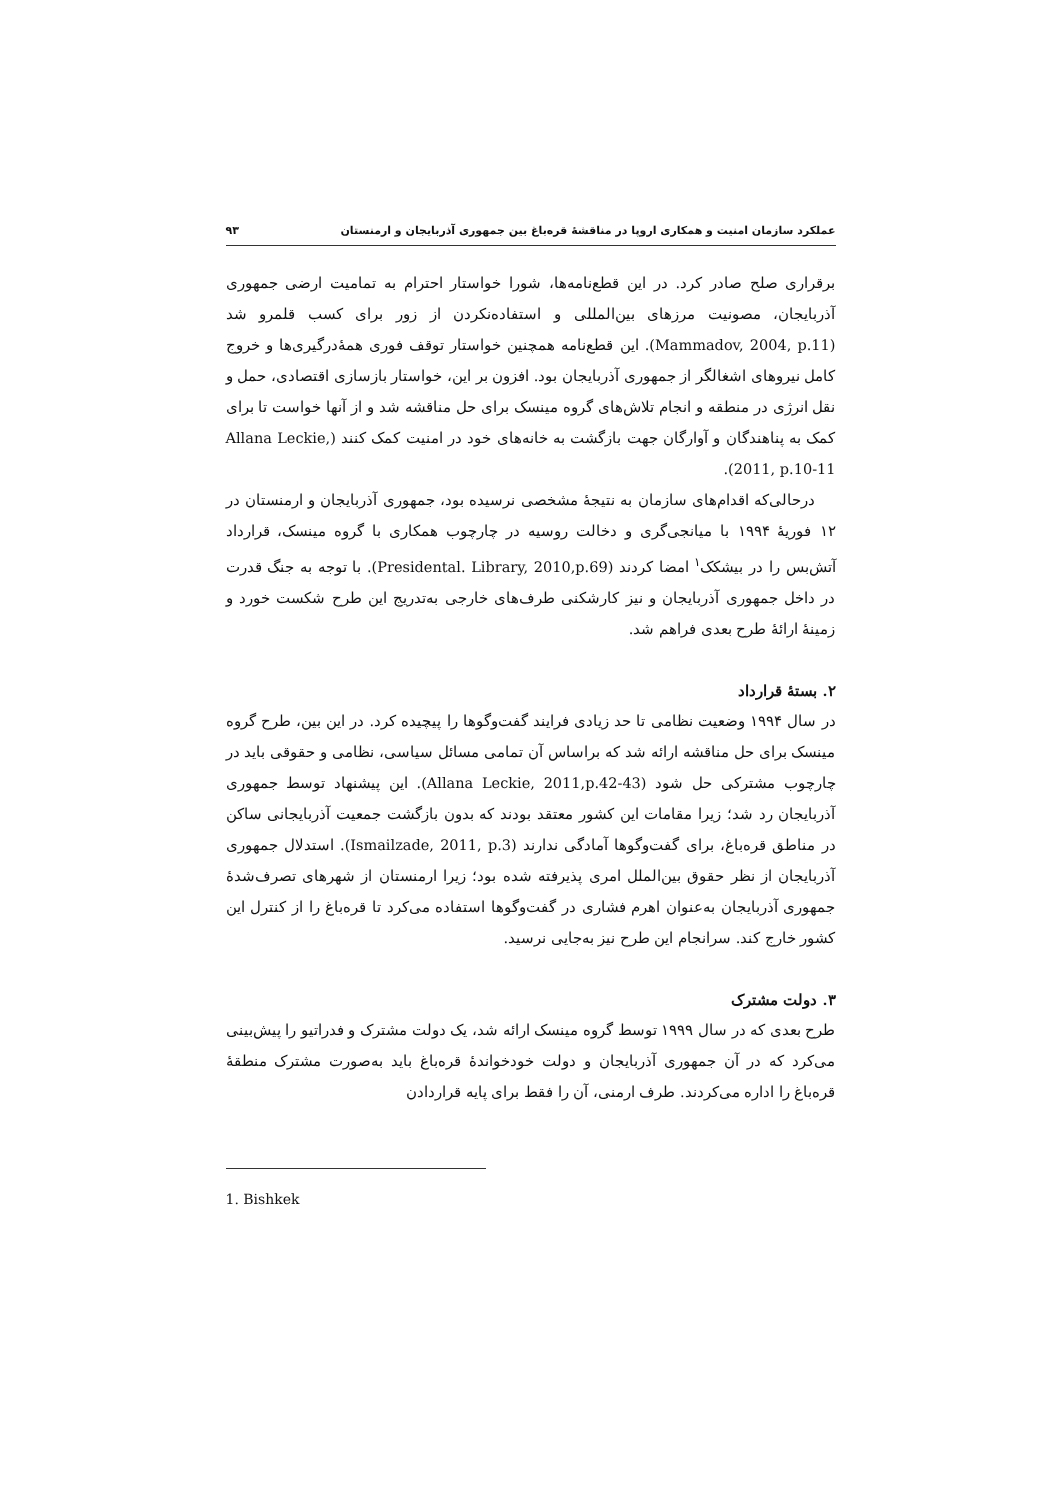عملکرد سازمان امنیت و همکاری اروپا در مناقشهٔ قره‌باغ بین جمهوری آذربایجان و ارمنستان ۹۳
برقراری صلح صادر کرد. در این قطع‌نامه‌ها، شورا خواستار احترام به تمامیت ارضی جمهوری آذربایجان، مصونیت مرزهای بین‌المللی و استفاده‌نکردن از زور برای کسب قلمرو شد (Mammadov, 2004, p.11). این قطع‌نامه همچنین خواستار توقف فوری همهٔ‌درگیری‌ها و خروج کامل نیروهای اشغالگر از جمهوری آذربایجان بود. افزون بر این، خواستار بازسازی اقتصادی، حمل و نقل انرژی در منطقه و انجام تلاش‌های گروه مینسک برای حل مناقشه شد و از آنها خواست تا برای کمک به پناهندگان و آوارگان جهت بازگشت به خانه‌های خود در امنیت کمک کنند (Allana Leckie, 2011, p.10-11).
درحالی‌که اقدام‌های سازمان به نتیجهٔ مشخصی نرسیده بود، جمهوری آذربایجان و ارمنستان در ۱۲ فوریهٔ ۱۹۹۴ با میانجی‌گری و دخالت روسیه در چارچوب همکاری با گروه مینسک، قرارداد آتش‌بس را در بیشکک<sup>۱</sup> امضا کردند (Presidental. Library, 2010,p.69). با توجه به جنگ قدرت در داخل جمهوری آذربایجان و نیز کارشکنی طرف‌های خارجی به‌تدریج این طرح شکست خورد و زمینهٔ ارائهٔ طرح بعدی فراهم شد.
۲. بستهٔ قرارداد
در سال ۱۹۹۴ وضعیت نظامی تا حد زیادی فرایند گفت‌وگوها را پیچیده کرد. در این بین، طرح گروه مینسک برای حل مناقشه ارائه شد که براساس آن تمامی مسائل سیاسی، نظامی و حقوقی باید در چارچوب مشترکی حل شود (Allana Leckie, 2011,p.42-43). این پیشنهاد توسط جمهوری آذربایجان رد شد؛ زیرا مقامات این کشور معتقد بودند که بدون بازگشت جمعیت آذربایجانی ساکن در مناطق قره‌باغ، برای گفت‌وگوها آمادگی ندارند (Ismailzade, 2011, p.3). استدلال جمهوری آذربایجان از نظر حقوق بین‌الملل امری پذیرفته شده بود؛ زیرا ارمنستان از شهرهای تصرف‌شدهٔ جمهوری آذربایجان به‌عنوان اهرم فشاری در گفت‌وگوها استفاده می‌کرد تا قره‌باغ را از کنترل این کشور خارج کند. سرانجام این طرح نیز به‌جایی نرسید.
۳. دولت مشترک
طرح بعدی که در سال ۱۹۹۹ توسط گروه مینسک ارائه شد، یک دولت مشترک و فدراتیو را پیش‌بینی می‌کرد که در آن جمهوری آذربایجان و دولت خودخواندهٔ قره‌باغ باید به‌صورت مشترک منطقهٔ قره‌باغ را اداره می‌کردند. طرف ارمنی، آن را فقط برای پایه قراردادن
1. Bishkek